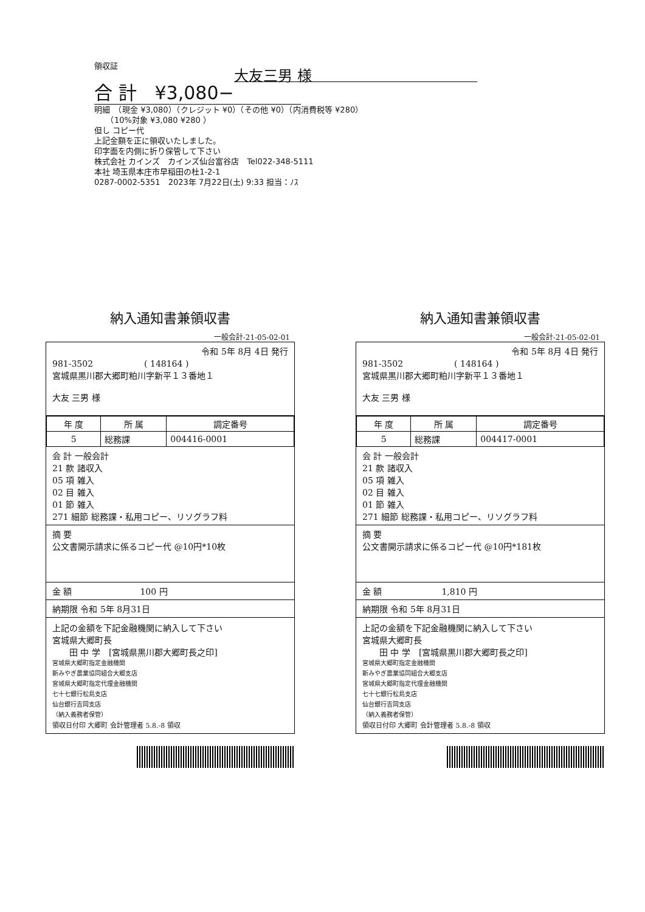領収証
大友三男 様
合 計　¥3,080−
明細　（現金 ¥3,080）（クレジット ¥0）（その他 ¥0）（内消費税等 ¥280）
　　（10%対象 ¥3,080 ¥280 ）
但し コピー代
上記金額を正に領収いたしました。
印字面を内側に折り保管して下さい
株式会社 カインズ　カインズ仙台富谷店　Tel022-348-5111
本社 埼玉県本庄市早稲田の杜1-2-1
0287-0002-5351　2023年 7月22日(土) 9:33 担当：ﾉｽ
納入通知書兼領収書
一般会計-21-05-02-01
令和 5年 8月 4日 発行
981-3502　　　　　　( 148164 )
宮城県黒川郡大郷町粕川字新平１３番地１
大友 三男 様
| 年 度 | 所 属 | 調定番号 |
| --- | --- | --- |
| 5 | 総務課 | 004416-0001 |
会 計 一般会計
21 款 諸収入
05 項 雑入
02 目 雑入
01 節 雑入
271 細節 総務課・私用コピー、リソグラフ料
摘 要
公文書開示請求に係るコピー代 @10円*10枚
金 額　　　　　　　　100 円
納期限 令和 5年 8月31日
上記の金額を下記金融機関に納入して下さい
宮城県大郷町長
　　田 中 学　[宮城県黒川郡大郷町長之印]
宮城県大郷町指定金融機関
新みやぎ農業協同組合大郷支店
宮城県大郷町指定代理金融機関
七十七銀行松島支店
仙台銀行吉岡支店
（納入義務者保管）
領収日付印 大郷町 会計管理者 5.8.-8 領収
納入通知書兼領収書
一般会計-21-05-02-01
令和 5年 8月 4日 発行
981-3502　　　　　　( 148164 )
宮城県黒川郡大郷町粕川字新平１３番地１
大友 三男 様
| 年 度 | 所 属 | 調定番号 |
| --- | --- | --- |
| 5 | 総務課 | 004417-0001 |
会 計 一般会計
21 款 諸収入
05 項 雑入
02 目 雑入
01 節 雑入
271 細節 総務課・私用コピー、リソグラフ料
摘 要
公文書開示請求に係るコピー代 @10円*181枚
金 額　　　　　　　1,810 円
納期限 令和 5年 8月31日
上記の金額を下記金融機関に納入して下さい
宮城県大郷町長
　　田 中 学　[宮城県黒川郡大郷町長之印]
宮城県大郷町指定金融機関
新みやぎ農業協同組合大郷支店
宮城県大郷町指定代理金融機関
七十七銀行松島支店
仙台銀行吉岡支店
（納入義務者保管）
領収日付印 大郷町 会計管理者 5.8.-8 領収